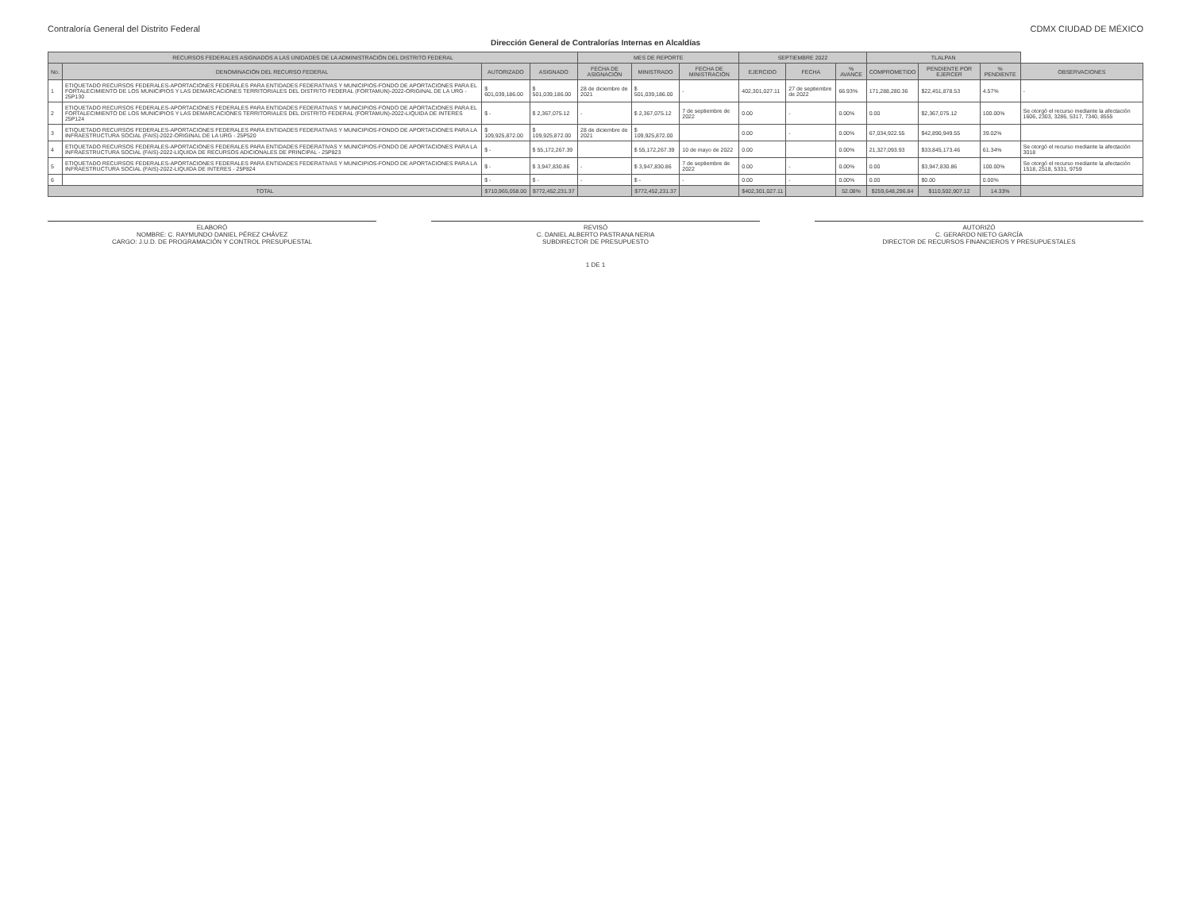Contraloría General del Distrito Federal
CDMX CIUDAD DE MÉXICO
Dirección General de Contralorías Internas en Alcaldías
| RECURSOS FEDERALES ASIGNADOS A LAS UNIDADES DE LA ADMINISTRACIÓN DEL DISTRITO FEDERAL | | | | MES DE REPORTE | | | SEPTIEMBRE 2022 | | | TLALPAN | | | |
| --- | --- | --- | --- | --- | --- | --- | --- | --- | --- | --- | --- | --- | --- |
| No. | DENOMINACIÓN DEL RECURSO FEDERAL | AUTORIZADO | ASIGNADO | FECHA DE ASIGNACIÓN | MINISTRADO | FECHA DE MINISTRACIÓN | EJERCIDO | FECHA | % AVANCE | COMPROMETIDO | PENDIENTE POR EJERCER | % PENDIENTE | OBSERVACIONES |
| 1 | ETIQUETADO RECURSOS FEDERALES-APORTACIONES FEDERALES PARA ENTIDADES FEDERATIVAS Y MUNICIPIOS-FONDO DE APORTACIONES PARA EL FORTALECIMIENTO DE LOS MUNICIPIOS Y LAS DEMARCACIONES TERRITORIALES DEL DISTRITO FEDERAL (FORTAMUN)-2022-ORIGINAL DE LA URG - 25P130 | $ 601,039,186.00 | $ 501,039,186.00 | 28 de diciembre de 2021 | $ 501,039,186.00 | - | 402,301,027.11 | 27 de septiembre de 2022 | 66.93% | 171,288,280.36 | $22,451,878.53 | 4.57% | - |
| 2 | ETIQUETADO RECURSOS FEDERALES-APORTACIONES FEDERALES PARA ENTIDADES FEDERATIVAS Y MUNICIPIOS-FONDO DE APORTACIONES PARA EL FORTALECIMIENTO DE LOS MUNICIPIOS Y LAS DEMARCACIONES TERRITORIALES DEL DISTRITO FEDERAL (FORTAMUN)-2022-LIQUIDA DE INTERES 25P124 | $ - | $ 2,367,075.12 | - | $ 2,367,075.12 | 7 de septiembre de 2022 | 0.00 | - | 0.00% | 0.00 | $2,367,075.12 | 100.00% | Se otorgó el recurso mediante la afectación 1606, 2303, 3286, 5317, 7340, 8555 |
| 3 | ETIQUETADO RECURSOS FEDERALES-APORTACIONES FEDERALES PARA ENTIDADES FEDERATIVAS Y MUNICIPIOS-FONDO DE APORTACIONES PARA LA INFRAESTRUCTURA SOCIAL (FAIS)-2022-ORIGINAL DE LA URG - 25P520 | $ 109,925,872.00 | $ 109,925,872.00 | 28 de diciembre de 2021 | $ 109,925,872.00 | | 0.00 | - | 0.00% | 67,034,922.55 | $42,890,949.55 | 39.02% | |
| 4 | ETIQUETADO RECURSOS FEDERALES-APORTACIONES FEDERALES PARA ENTIDADES FEDERATIVAS Y MUNICIPIOS-FONDO DE APORTACIONES PARA LA INFRAESTRUCTURA SOCIAL (FAIS)-2022-LIQUIDA DE RECURSOS ADICIONALES DE PRINCIPAL - 25P823 | $ - | $ 55,172,267.39 | | $ 55,172,267.39 | 10 de mayo de 2022 | 0.00 | | 0.00% | 21,327,093.93 | $33,845,173.46 | 61.34% | Se otorgó el recurso mediante la afectación 3018 |
| 5 | ETIQUETADO RECURSOS FEDERALES-APORTACIONES FEDERALES PARA ENTIDADES FEDERATIVAS Y MUNICIPIOS-FONDO DE APORTACIONES PARA LA INFRAESTRUCTURA SOCIAL (FAIS)-2022-LIQUIDA DE INTERES - 25P824 | $ - | $ 3,947,830.86 | - | $ 3,947,830.86 | 7 de septiembre de 2022 | 0.00 | - | 0.00% | 0.00 | $3,947,830.86 | 100.00% | Se otorgó el recurso mediante la afectación 1518, 2518, 5331, 9759 |
| 6 | | $ - | $ - | - | $ - | - | 0.00 | - | 0.00% | 0.00 | $0.00 | 0.00% | |
| TOTAL | | $710,965,058.00 | $772,452,231.37 | | $772,452,231.37 | | $402,301,027.11 | | 52.08% | $259,648,296.84 | $110,502,907.12 | 14.33% | |
ELABORÓ
NOMBRE: C. RAYMUNDO DANIEL PÉREZ CHÁVEZ
CARGO: J.U.D. DE PROGRAMACIÓN Y CONTROL PRESUPUESTAL
REVISÓ
C. DANIEL ALBERTO PASTRANA NERIA
SUBDIRECTOR DE PRESUPUESTO
AUTORIZÓ
C. GERARDO NIETO GARCÍA
DIRECTOR DE RECURSOS FINANCIEROS Y PRESUPUESTALES
1 DE 1